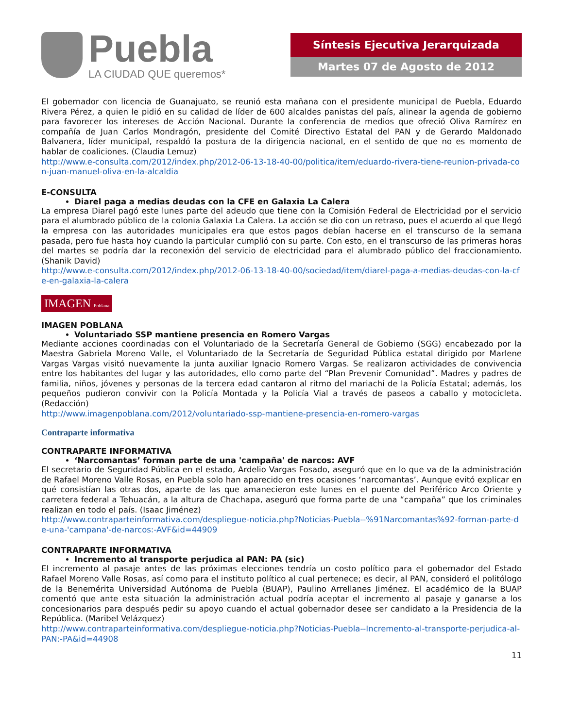Puebla
LA CIUDAD QUE queremos*
Síntesis Ejecutiva Jerarquizada
Martes 07 de Agosto de 2012
El gobernador con licencia de Guanajuato, se reunió esta mañana con el presidente municipal de Puebla, Eduardo Rivera Pérez, a quien le pidió en su calidad de líder de 600 alcaldes panistas del país, alinear la agenda de gobierno para favorecer los intereses de Acción Nacional. Durante la conferencia de medios que ofreció Oliva Ramírez en compañía de Juan Carlos Mondragón, presidente del Comité Directivo Estatal del PAN y de Gerardo Maldonado Balvanera, líder municipal, respaldó la postura de la dirigencia nacional, en el sentido de que no es momento de hablar de coaliciones. (Claudia Lemuz)
http://www.e-consulta.com/2012/index.php/2012-06-13-18-40-00/politica/item/eduardo-rivera-tiene-reunion-privada-con-juan-manuel-oliva-en-la-alcaldia
E-CONSULTA
Diarel paga a medias deudas con la CFE en Galaxia La Calera
La empresa Diarel pagó este lunes parte del adeudo que tiene con la Comisión Federal de Electricidad por el servicio para el alumbrado público de la colonia Galaxia La Calera. La acción se dio con un retraso, pues el acuerdo al que llegó la empresa con las autoridades municipales era que estos pagos debían hacerse en el transcurso de la semana pasada, pero fue hasta hoy cuando la particular cumplió con su parte. Con esto, en el transcurso de las primeras horas del martes se podría dar la reconexión del servicio de electricidad para el alumbrado público del fraccionamiento. (Shanik David)
http://www.e-consulta.com/2012/index.php/2012-06-13-18-40-00/sociedad/item/diarel-paga-a-medias-deudas-con-la-cfe-en-galaxia-la-calera
IMAGEN Poblana
IMAGEN POBLANA
Voluntariado SSP mantiene presencia en Romero Vargas
Mediante acciones coordinadas con el Voluntariado de la Secretaría General de Gobierno (SGG) encabezado por la Maestra Gabriela Moreno Valle, el Voluntariado de la Secretaría de Seguridad Pública estatal dirigido por Marlene Vargas Vargas visitó nuevamente la junta auxiliar Ignacio Romero Vargas. Se realizaron actividades de convivencia entre los habitantes del lugar y las autoridades, ello como parte del “Plan Prevenir Comunidad”. Madres y padres de familia, niños, jóvenes y personas de la tercera edad cantaron al ritmo del mariachi de la Policía Estatal; además, los pequeños pudieron convivir con la Policía Montada y la Policía Vial a través de paseos a caballo y motocicleta. (Redacción)
http://www.imagenpoblana.com/2012/voluntariado-ssp-mantiene-presencia-en-romero-vargas
Contraparte informativa
CONTRAPARTE INFORMATIVA
‘Narcomantas’ forman parte de una 'campaña' de narcos: AVF
El secretario de Seguridad Pública en el estado, Ardelio Vargas Fosado, aseguró que en lo que va de la administración de Rafael Moreno Valle Rosas, en Puebla solo han aparecido en tres ocasiones ‘narcomantas’. Aunque evitó explicar en qué consistían las otras dos, aparte de las que amanecieron este lunes en el puente del Periférico Arco Oriente y carretera federal a Tehuacán, a la altura de Chachapa, aseguró que forma parte de una “campaña” que los criminales realizan en todo el país. (Isaac Jiménez)
http://www.contraparteinformativa.com/despliegue-noticia.php?Noticias-Puebla--%91Narcomantas%92-forman-parte-de-una-'campana'-de-narcos:-AVF&id=44909
CONTRAPARTE INFORMATIVA
Incremento al transporte perjudica al PAN: PA (sic)
El incremento al pasaje antes de las próximas elecciones tendría un costo político para el gobernador del Estado Rafael Moreno Valle Rosas, así como para el instituto político al cual pertenece; es decir, al PAN, consideró el politólogo de la Benemérita Universidad Autónoma de Puebla (BUAP), Paulino Arrellanes Jiménez. El académico de la BUAP comentó que ante esta situación la administración actual podría aceptar el incremento al pasaje y ganarse a los concesionarios para después pedir su apoyo cuando el actual gobernador desee ser candidato a la Presidencia de la República. (Maribel Velázquez)
http://www.contraparteinformativa.com/despliegue-noticia.php?Noticias-Puebla--Incremento-al-transporte-perjudica-al-PAN:-PA&id=44908
11